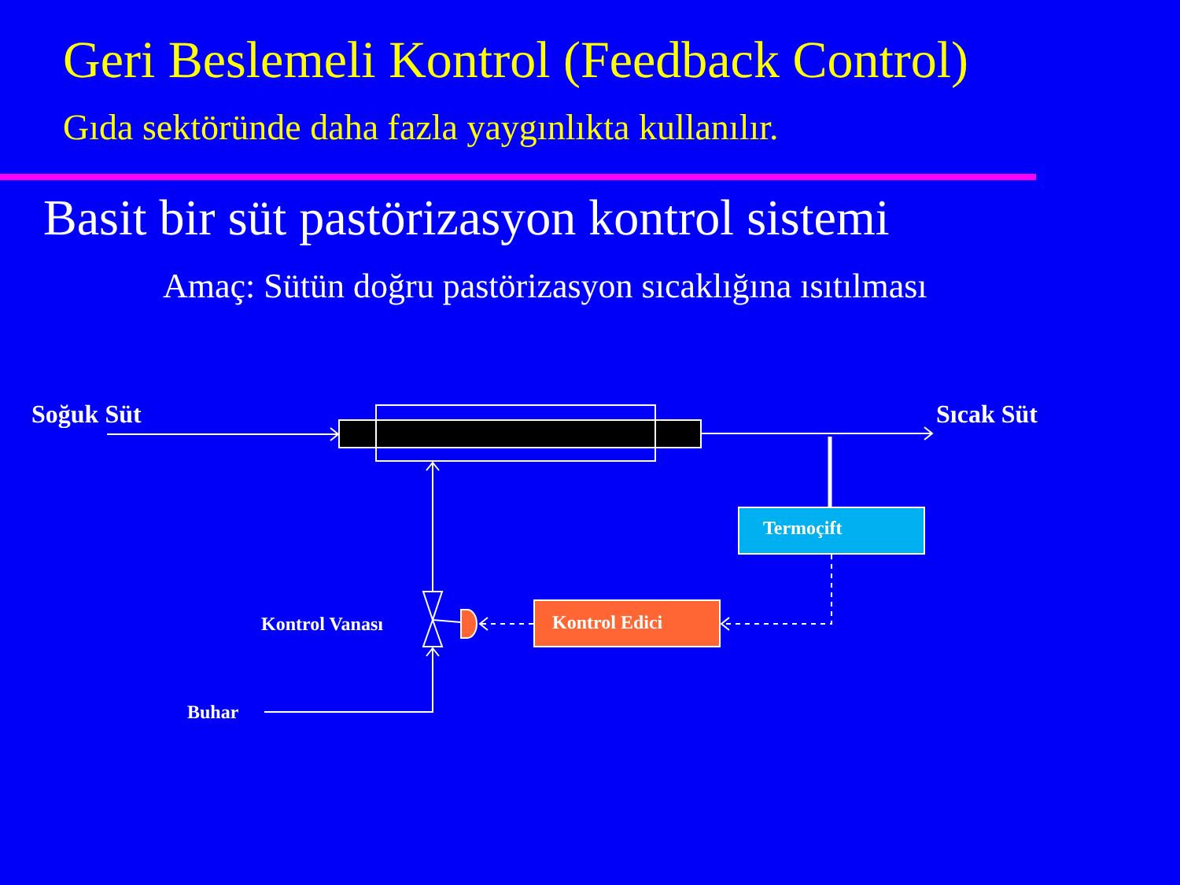Geri Beslemeli Kontrol (Feedback Control)
Gıda sektöründe daha fazla yaygınlıkta kullanılır.
Basit bir süt pastörizasyon kontrol sistemi
Amaç: Sütün doğru pastörizasyon sıcaklığına ısıtılması
Soğuk Süt Sıcak Süt
Termoçift
Kontrol Edici
Kontrol Vanası
Buhar